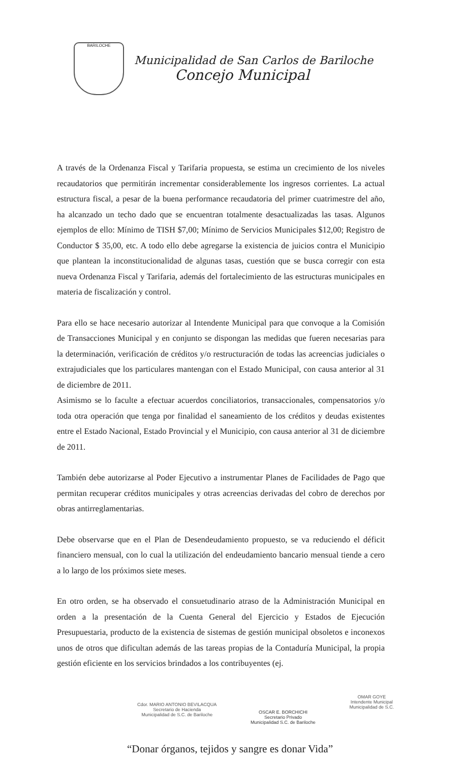BARILOCHE
Municipalidad de San Carlos de Bariloche
Concejo Municipal
A través de la Ordenanza Fiscal y Tarifaria propuesta, se estima un crecimiento de los niveles recaudatorios que permitirán incrementar considerablemente los ingresos corrientes. La actual estructura fiscal, a pesar de la buena performance recaudatoria del primer cuatrimestre del año, ha alcanzado un techo dado que se encuentran totalmente desactualizadas las tasas. Algunos ejemplos de ello: Mínimo de TISH $7,00; Mínimo de Servicios Municipales $12,00; Registro de Conductor $ 35,00, etc. A todo ello debe agregarse la existencia de juicios contra el Municipio que plantean la inconstitucionalidad de algunas tasas, cuestión que se busca corregir con esta nueva Ordenanza Fiscal y Tarifaria, además del fortalecimiento de las estructuras municipales en materia de fiscalización y control.
Para ello se hace necesario autorizar al Intendente Municipal para que convoque a la Comisión de Transacciones Municipal y en conjunto se dispongan las medidas que fueren necesarias para la determinación, verificación de créditos y/o restructuración de todas las acreencias judiciales o extrajudiciales que los particulares mantengan con el Estado Municipal, con causa anterior al 31 de diciembre de 2011.
Asimismo se lo faculte a efectuar acuerdos conciliatorios, transaccionales, compensatorios y/o toda otra operación que tenga por finalidad el saneamiento de los créditos y deudas existentes entre el Estado Nacional, Estado Provincial y el Municipio, con causa anterior al 31 de diciembre de 2011.
También debe autorizarse al Poder Ejecutivo a instrumentar Planes de Facilidades de Pago que permitan recuperar créditos municipales y otras acreencias derivadas del cobro de derechos por obras antirreglamentarias.
Debe observarse que en el Plan de Desendeudamiento propuesto, se va reduciendo el déficit financiero mensual, con lo cual la utilización del endeudamiento bancario mensual tiende a cero a lo largo de los próximos siete meses.
En otro orden, se ha observado el consuetudinario atraso de la Administración Municipal en orden a la presentación de la Cuenta General del Ejercicio y Estados de Ejecución Presupuestaria, producto de la existencia de sistemas de gestión municipal obsoletos e inconexos unos de otros que dificultan además de las tareas propias de la Contaduría Municipal, la propia gestión eficiente en los servicios brindados a los contribuyentes (ej.
Cdor. MARIO ANTONIO BEVILACQUA
Secretario de Hacienda
Municipalidad de S.C. de Bariloche
OSCAR E. BORCHICHI
Secretario Privado
Municipalidad S.C. de Bariloche
OMAR GOYE
Intendente Municipal
Municipalidad de S.C.
“Donar órganos, tejidos y sangre es donar Vida”